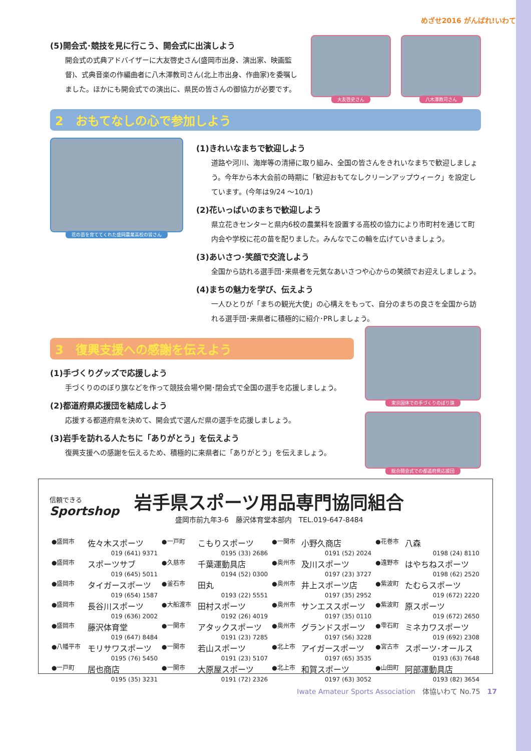めざせ2016 がんばれ!いわて
(5)開会式･競技を見に行こう、開会式に出演しよう
開会式の式典アドバイザーに大友啓史さん(盛岡市出身、演出家、映画監督)、式典音楽の作編曲者に八木澤教司さん(北上市出身、作曲家)を委嘱しました。ほかにも開会式での演出に、県民の皆さんの御協力が必要です。
大友啓史さん 八木澤教司さん
2　おもてなしの心で参加しよう
花の苗を育ててくれた盛岡農業高校の皆さん
(1)きれいなまちで歓迎しよう
道路や河川、海岸等の清掃に取り組み、全国の皆さんをきれいなまちで歓迎しましょう。今年から本大会前の時期に「歓迎おもてなしクリーンアップウィーク」を設定しています。(今年は9/24 ～10/1)
(2)花いっぱいのまちで歓迎しよう
県立花きセンターと県内6校の農業科を設置する高校の協力により市町村を通じて町内会や学校に花の苗を配りました。みんなでこの輪を広げていきましょう。
(3)あいさつ･笑顔で交流しよう
全国から訪れる選手団･来県者を元気なあいさつや心からの笑顔でお迎えしましょう。
(4)まちの魅力を学び、伝えよう
一人ひとりが「まちの観光大使」の心構えをもって、自分のまちの良さを全国から訪れる選手団･来県者に積極的に紹介･PRしましょう。
3　復興支援への感謝を伝えよう
(1)手づくりグッズで応援しよう
手づくりののぼり旗などを作って競技会場や開･閉会式で全国の選手を応援しましょう。
(2)都道府県応援団を結成しよう
応援する都道府県を決めて、開会式で選んだ県の選手を応援しましょう。
(3)岩手を訪れる人たちに「ありがとう」を伝えよう
復興支援への感謝を伝えるため、積極的に来県者に「ありがとう」を伝えましょう。
東京国体での手づくりのぼり旗
総合開会式での都道府県応援団
信頼できる
Sportshop
岩手県スポーツ用品専門協同組合
盛岡市前九年3-6　藤沢体育堂本部内　TEL.019-647-8484
| ●盛岡市 | 佐々木スポーツ | ●一戸町 | こもりスポーツ | ●一関市 | 小野久商店 | ●花巻市 | 八森 |
| | 019 (641) 9371 | | 0195 (33) 2686 | | 0191 (52) 2024 | | 0198 (24) 8110 |
| ●盛岡市 | スポーツサブ | ●久慈市 | 千葉運動具店 | ●奥州市 | 及川スポーツ | ●遠野市 | はやちねスポーツ |
| | 019 (645) 5011 | | 0194 (52) 0300 | | 0197 (23) 3727 | | 0198 (62) 2520 |
| ●盛岡市 | タイガースポーツ | ●釜石市 | 田丸 | ●奥州市 | 井上スポーツ店 | ●紫波町 | たむらスポーツ |
| | 019 (654) 1587 | | 0193 (22) 5551 | | 0197 (35) 2952 | | 019 (672) 2220 |
| ●盛岡市 | 長谷川スポーツ | ●大船渡市 | 田村スポーツ | ●奥州市 | サンエススポーツ | ●紫波町 | 原スポーツ |
| | 019 (636) 2002 | | 0192 (26) 4019 | | 0197 (35) 0110 | | 019 (672) 2650 |
| ●盛岡市 | 藤沢体育堂 | ●一関市 | アタックスポーツ | ●奥州市 | グランドスポーツ | ●雫石町 | ミネカワスポーツ |
| | 019 (647) 8484 | | 0191 (23) 7285 | | 0197 (56) 3228 | | 019 (692) 2308 |
| ●八幡平市 | モリサワスポーツ | ●一関市 | 若山スポーツ | ●北上市 | アイガースポーツ | ●宮古市 | スポーツ･オールス |
| | 0195 (76) 5450 | | 0191 (23) 5107 | | 0197 (65) 3535 | | 0193 (63) 7648 |
| ●一戸町 | 居也商店 | ●一関市 | 大原屋スポーツ | ●北上市 | 和賀スポーツ | ●山田町 | 阿部運動具店 |
| | 0195 (35) 3231 | | 0191 (72) 2326 | | 0197 (63) 3052 | | 0193 (82) 3654 |
Iwate Amateur Sports Association　体協いわて No.75　17